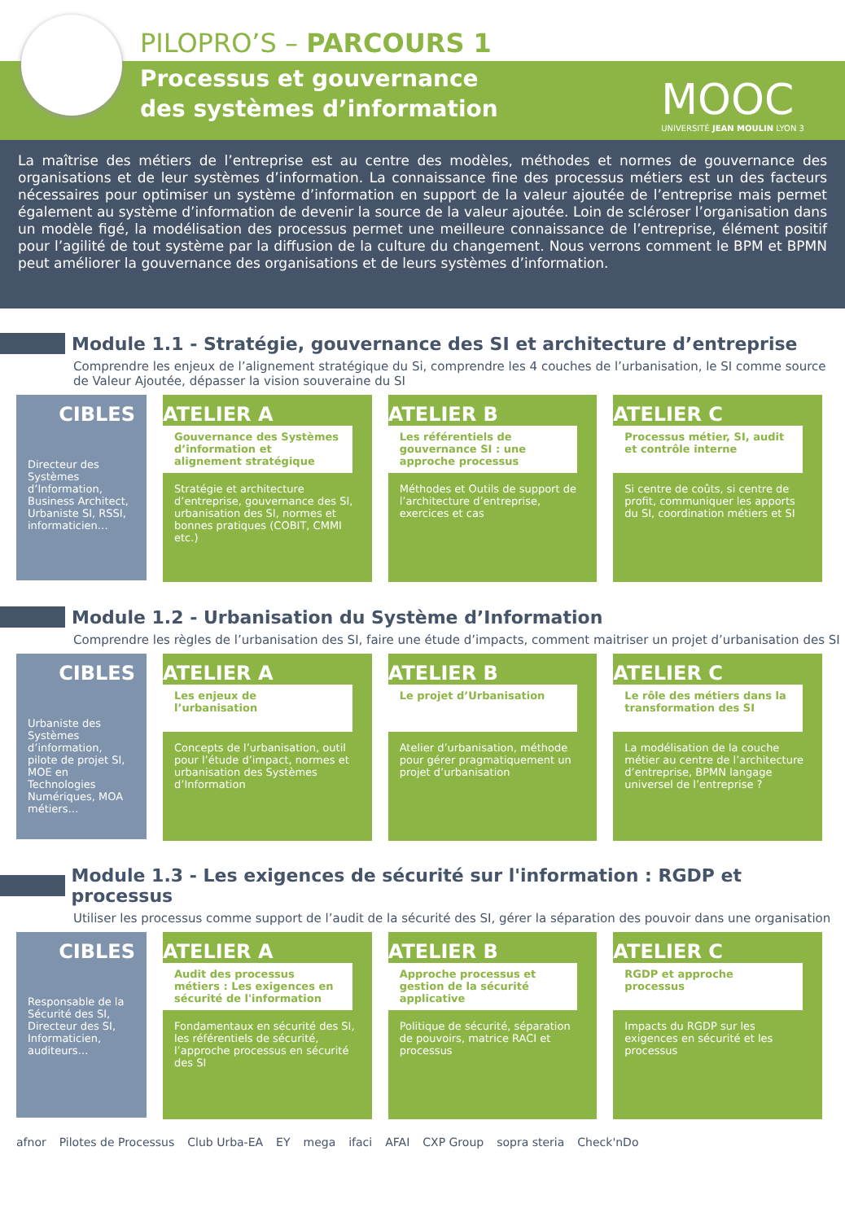PILOPRO’S – PARCOURS 1
Processus et gouvernance
des systèmes d’information
MOOC
UNIVERSITÉ JEAN MOULIN LYON 3
La maîtrise des métiers de l’entreprise est au centre des modèles, méthodes et normes de gouvernance des organisations et de leur systèmes d’information. La connaissance fine des processus métiers est un des facteurs nécessaires pour optimiser un système d’information en support de la valeur ajoutée de l’entreprise mais permet également au système d’information de devenir la source de la valeur ajoutée. Loin de scléroser l’organisation dans un modèle figé, la modélisation des processus permet une meilleure connaissance de l’entreprise, élément positif pour l’agilité de tout système par la diffusion de la culture du changement. Nous verrons comment le BPM et BPMN peut améliorer la gouvernance des organisations et de leurs systèmes d’information.
Module 1.1 - Stratégie, gouvernance des SI et architecture d’entreprise
Comprendre les enjeux de l’alignement stratégique du Si, comprendre les 4 couches de l’urbanisation, le SI comme source de Valeur Ajoutée, dépasser la vision souveraine du SI
CIBLES
Directeur des Systèmes d’Information, Business Architect, Urbaniste SI, RSSI, informaticien…
ATELIER A
Gouvernance des Systèmes d’information et alignement stratégique
Stratégie et architecture d’entreprise, gouvernance des SI, urbanisation des SI, normes et bonnes pratiques (COBIT, CMMI etc.)
ATELIER B
Les référentiels de gouvernance SI : une approche processus
Méthodes et Outils de support de l’architecture d’entreprise, exercices et cas
ATELIER C
Processus métier, SI, audit et contrôle interne
Si centre de coûts, si centre de profit, communiquer les apports du SI, coordination métiers et SI
Module 1.2 - Urbanisation du Système d’Information
Comprendre les règles de l’urbanisation des SI, faire une étude d’impacts, comment maitriser un projet d’urbanisation des SI
CIBLES
Urbaniste des Systèmes d’information, pilote de projet SI, MOE en Technologies Numériques, MOA métiers…
ATELIER A
Les enjeux de l’urbanisation
Concepts de l’urbanisation, outil pour l’étude d’impact, normes et urbanisation des Systèmes d’Information
ATELIER B
Le projet d’Urbanisation
Atelier d’urbanisation, méthode pour gérer pragmatiquement un projet d’urbanisation
ATELIER C
Le rôle des métiers dans la transformation des SI
La modélisation de la couche métier au centre de l’architecture d’entreprise, BPMN langage universel de l’entreprise ?
Module 1.3 - Les exigences de sécurité sur l'information : RGDP et processus
Utiliser les processus comme support de l’audit de la sécurité des SI, gérer la séparation des pouvoir dans une organisation
CIBLES
Responsable de la Sécurité des SI, Directeur des SI, Informaticien, auditeurs…
ATELIER A
Audit des processus métiers : Les exigences en sécurité de l'information
Fondamentaux en sécurité des SI, les référentiels de sécurité, l’approche processus en sécurité des SI
ATELIER B
Approche processus et gestion de la sécurité applicative
Politique de sécurité, séparation de pouvoirs, matrice RACI et processus
ATELIER C
RGDP et approche processus
Impacts du RGDP sur les exigences en sécurité et les processus
afnor Pilotes de Processus Club Urba-EA EY mega ifaci AFAI CXP Group sopra steria Check'nDo